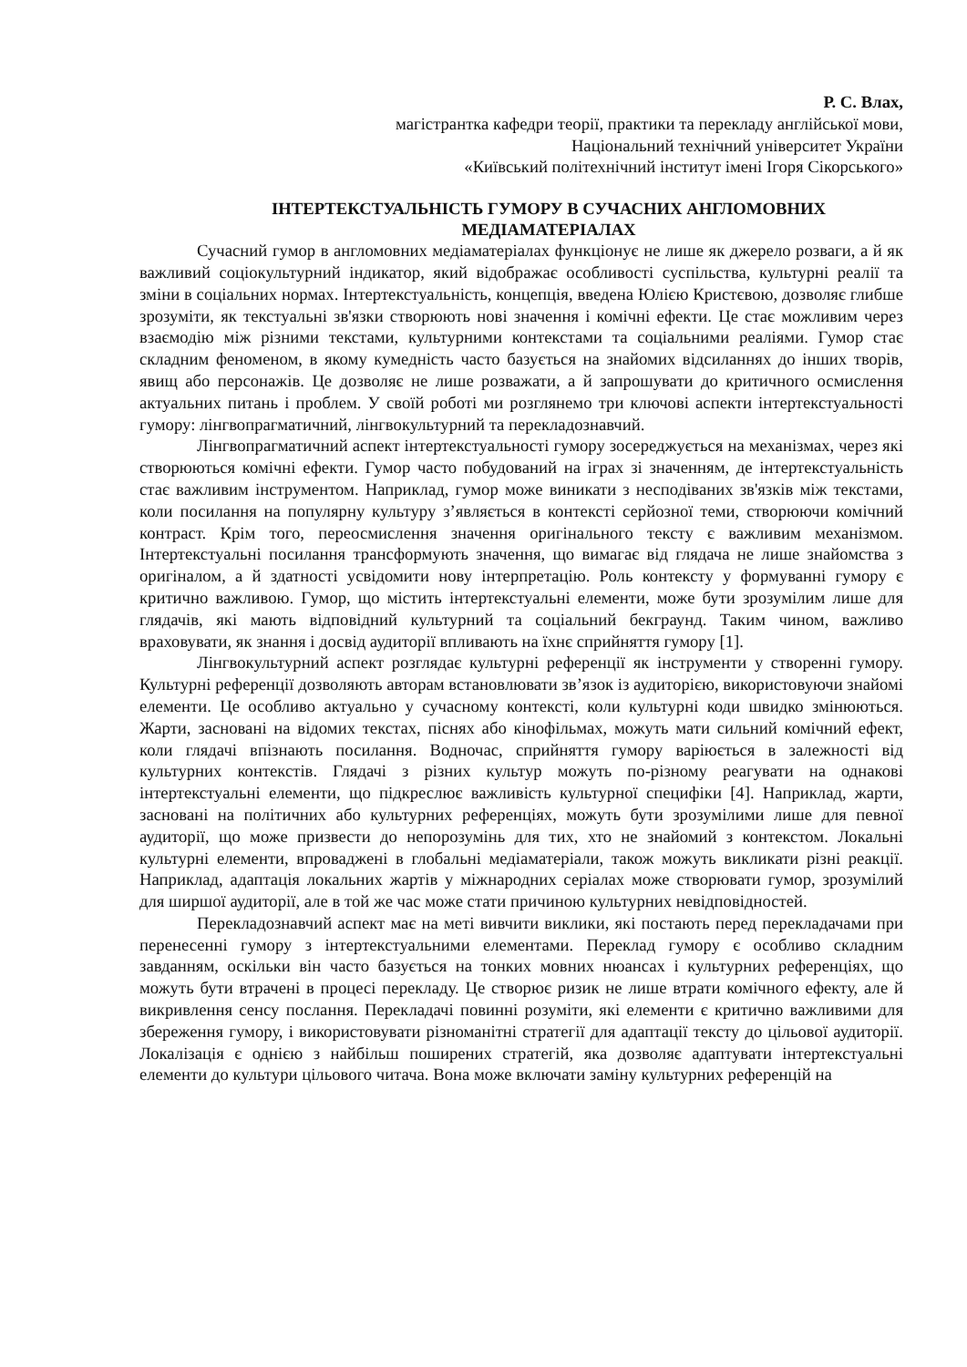Р. С. Влах,
магістрантка кафедри теорії, практики та перекладу англійської мови,
Національний технічний університет України
«Київський політехнічний інститут імені Ігоря Сікорського»
ІНТЕРТЕКСТУАЛЬНІСТЬ ГУМОРУ В СУЧАСНИХ АНГЛОМОВНИХ МЕДІАМАТЕРІАЛАХ
Сучасний гумор в англомовних медіаматеріалах функціонує не лише як джерело розваги, а й як важливий соціокультурний індикатор, який відображає особливості суспільства, культурні реалії та зміни в соціальних нормах. Інтертекстуальність, концепція, введена Юлією Кристєвою, дозволяє глибше зрозуміти, як текстуальні зв'язки створюють нові значення і комічні ефекти. Це стає можливим через взаємодію між різними текстами, культурними контекстами та соціальними реаліями. Гумор стає складним феноменом, в якому кумедність часто базується на знайомих відсиланнях до інших творів, явищ або персонажів. Це дозволяє не лише розважати, а й запрошувати до критичного осмислення актуальних питань і проблем. У своїй роботі ми розглянемо три ключові аспекти інтертекстуальності гумору: лінгвопрагматичний, лінгвокультурний та перекладознавчий.
Лінгвопрагматичний аспект інтертекстуальності гумору зосереджується на механізмах, через які створюються комічні ефекти. Гумор часто побудований на іграх зі значенням, де інтертекстуальність стає важливим інструментом. Наприклад, гумор може виникати з несподіваних зв'язків між текстами, коли посилання на популярну культуру з’являється в контексті серйозної теми, створюючи комічний контраст. Крім того, переосмислення значення оригінального тексту є важливим механізмом. Інтертекстуальні посилання трансформують значення, що вимагає від глядача не лише знайомства з оригіналом, а й здатності усвідомити нову інтерпретацію. Роль контексту у формуванні гумору є критично важливою. Гумор, що містить інтертекстуальні елементи, може бути зрозумілим лише для глядачів, які мають відповідний культурний та соціальний бекграунд. Таким чином, важливо враховувати, як знання і досвід аудиторії впливають на їхнє сприйняття гумору [1].
Лінгвокультурний аспект розглядає культурні референції як інструменти у створенні гумору. Культурні референції дозволяють авторам встановлювати зв’язок із аудиторією, використовуючи знайомі елементи. Це особливо актуально у сучасному контексті, коли культурні коди швидко змінюються. Жарти, засновані на відомих текстах, піснях або кінофільмах, можуть мати сильний комічний ефект, коли глядачі впізнають посилання. Водночас, сприйняття гумору варіюється в залежності від культурних контекстів. Глядачі з різних культур можуть по-різному реагувати на однакові інтертекстуальні елементи, що підкреслює важливість культурної специфіки [4]. Наприклад, жарти, засновані на політичних або культурних референціях, можуть бути зрозумілими лише для певної аудиторії, що може призвести до непорозумінь для тих, хто не знайомий з контекстом. Локальні культурні елементи, впроваджені в глобальні медіаматеріали, також можуть викликати різні реакції. Наприклад, адаптація локальних жартів у міжнародних серіалах може створювати гумор, зрозумілий для ширшої аудиторії, але в той же час може стати причиною культурних невідповідностей.
Перекладознавчий аспект має на меті вивчити виклики, які постають перед перекладачами при перенесенні гумору з інтертекстуальними елементами. Переклад гумору є особливо складним завданням, оскільки він часто базується на тонких мовних нюансах і культурних референціях, що можуть бути втрачені в процесі перекладу. Це створює ризик не лише втрати комічного ефекту, але й викривлення сенсу послання. Перекладачі повинні розуміти, які елементи є критично важливими для збереження гумору, і використовувати різноманітні стратегії для адаптації тексту до цільової аудиторії. Локалізація є однією з найбільш поширених стратегій, яка дозволяє адаптувати інтертекстуальні елементи до культури цільового читача. Вона може включати заміну культурних референцій на